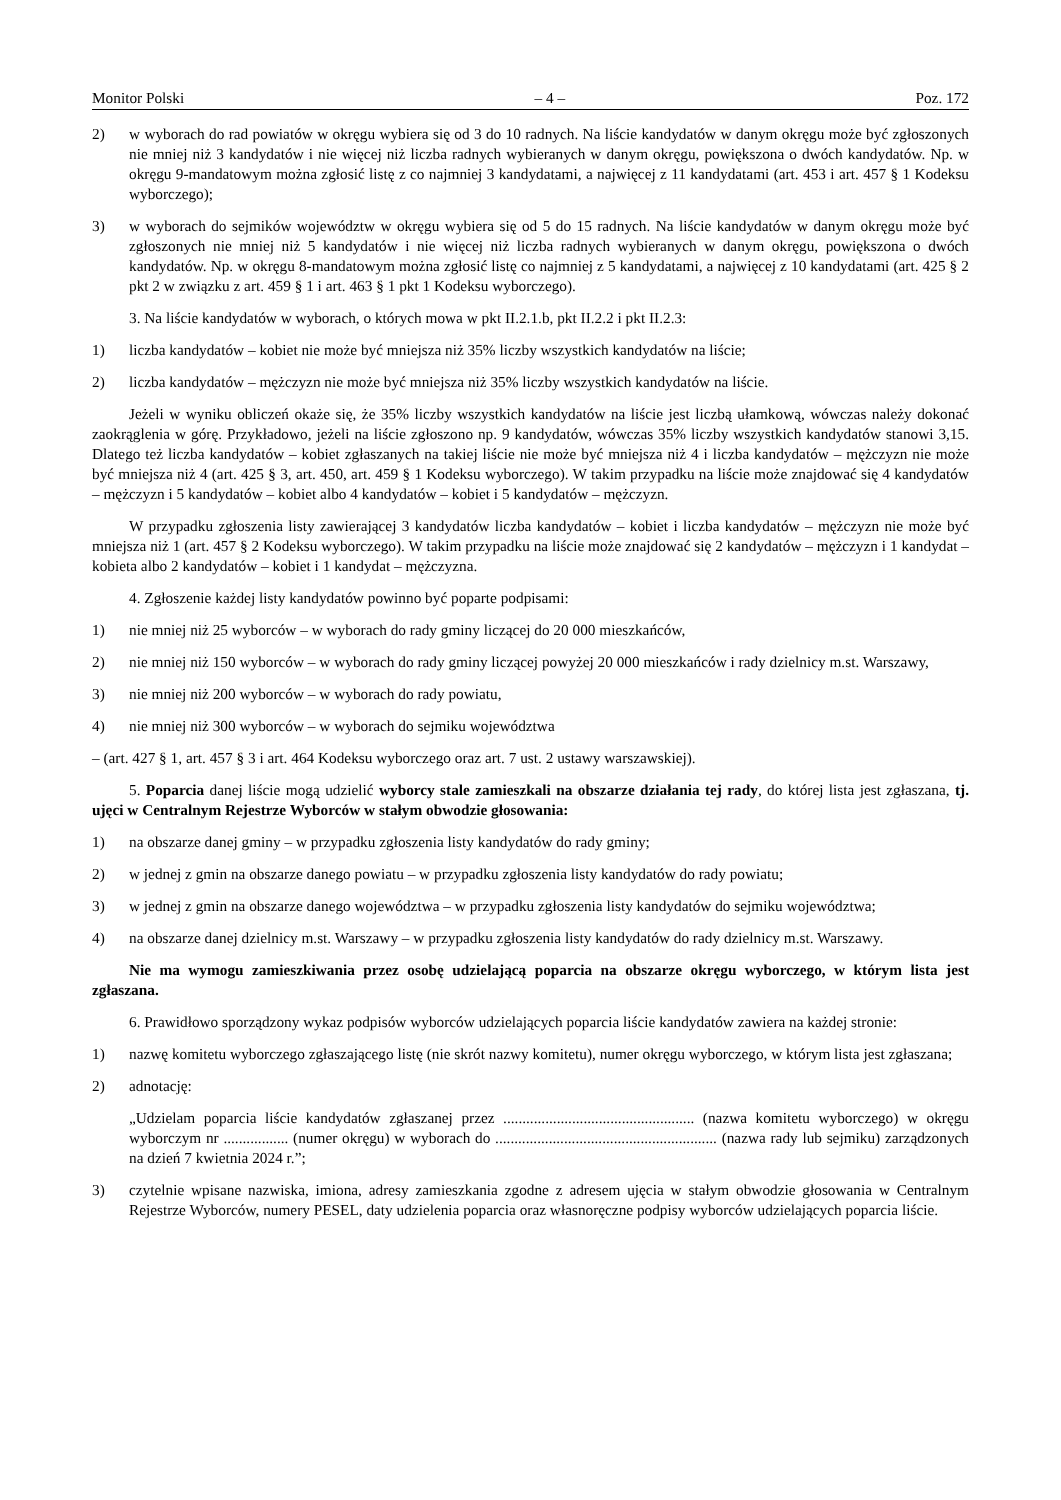Monitor Polski – 4 – Poz. 172
2) w wyborach do rad powiatów w okręgu wybiera się od 3 do 10 radnych. Na liście kandydatów w danym okręgu może być zgłoszonych nie mniej niż 3 kandydatów i nie więcej niż liczba radnych wybieranych w danym okręgu, powiększona o dwóch kandydatów. Np. w okręgu 9-mandatowym można zgłosić listę z co najmniej 3 kandydatami, a najwięcej z 11 kandydatami (art. 453 i art. 457 § 1 Kodeksu wyborczego);
3) w wyborach do sejmików województw w okręgu wybiera się od 5 do 15 radnych. Na liście kandydatów w danym okręgu może być zgłoszonych nie mniej niż 5 kandydatów i nie więcej niż liczba radnych wybieranych w danym okręgu, powiększona o dwóch kandydatów. Np. w okręgu 8-mandatowym można zgłosić listę co najmniej z 5 kandydatami, a najwięcej z 10 kandydatami (art. 425 § 2 pkt 2 w związku z art. 459 § 1 i art. 463 § 1 pkt 1 Kodeksu wyborczego).
3. Na liście kandydatów w wyborach, o których mowa w pkt II.2.1.b, pkt II.2.2 i pkt II.2.3:
1) liczba kandydatów – kobiet nie może być mniejsza niż 35% liczby wszystkich kandydatów na liście;
2) liczba kandydatów – mężczyzn nie może być mniejsza niż 35% liczby wszystkich kandydatów na liście.
Jeżeli w wyniku obliczeń okaże się, że 35% liczby wszystkich kandydatów na liście jest liczbą ułamkową, wówczas należy dokonać zaokrąglenia w górę. Przykładowo, jeżeli na liście zgłoszono np. 9 kandydatów, wówczas 35% liczby wszystkich kandydatów stanowi 3,15. Dlatego też liczba kandydatów – kobiet zgłaszanych na takiej liście nie może być mniejsza niż 4 i liczba kandydatów – mężczyzn nie może być mniejsza niż 4 (art. 425 § 3, art. 450, art. 459 § 1 Kodeksu wyborczego). W takim przypadku na liście może znajdować się 4 kandydatów – mężczyzn i 5 kandydatów – kobiet albo 4 kandydatów – kobiet i 5 kandydatów – mężczyzn.
W przypadku zgłoszenia listy zawierającej 3 kandydatów liczba kandydatów – kobiet i liczba kandydatów – mężczyzn nie może być mniejsza niż 1 (art. 457 § 2 Kodeksu wyborczego). W takim przypadku na liście może znajdować się 2 kandydatów – mężczyzn i 1 kandydat – kobieta albo 2 kandydatów – kobiet i 1 kandydat – mężczyzna.
4. Zgłoszenie każdej listy kandydatów powinno być poparte podpisami:
1) nie mniej niż 25 wyborców – w wyborach do rady gminy liczącej do 20 000 mieszkańców,
2) nie mniej niż 150 wyborców – w wyborach do rady gminy liczącej powyżej 20 000 mieszkańców i rady dzielnicy m.st. Warszawy,
3) nie mniej niż 200 wyborców – w wyborach do rady powiatu,
4) nie mniej niż 300 wyborców – w wyborach do sejmiku województwa
– (art. 427 § 1, art. 457 § 3 i art. 464 Kodeksu wyborczego oraz art. 7 ust. 2 ustawy warszawskiej).
5. Poparcia danej liście mogą udzielić wyborcy stale zamieszkali na obszarze działania tej rady, do której lista jest zgłaszana, tj. ujęci w Centralnym Rejestrze Wyborców w stałym obwodzie głosowania:
1) na obszarze danej gminy – w przypadku zgłoszenia listy kandydatów do rady gminy;
2) w jednej z gmin na obszarze danego powiatu – w przypadku zgłoszenia listy kandydatów do rady powiatu;
3) w jednej z gmin na obszarze danego województwa – w przypadku zgłoszenia listy kandydatów do sejmiku województwa;
4) na obszarze danej dzielnicy m.st. Warszawy – w przypadku zgłoszenia listy kandydatów do rady dzielnicy m.st. Warszawy.
Nie ma wymogu zamieszkiwania przez osobę udzielającą poparcia na obszarze okręgu wyborczego, w którym lista jest zgłaszana.
6. Prawidłowo sporządzony wykaz podpisów wyborców udzielających poparcia liście kandydatów zawiera na każdej stronie:
1) nazwę komitetu wyborczego zgłaszającego listę (nie skrót nazwy komitetu), numer okręgu wyborczego, w którym lista jest zgłaszana;
2) adnotację:
„Udzielam poparcia liście kandydatów zgłaszanej przez .................................................. (nazwa komitetu wyborczego) w okręgu wyborczym nr ................. (numer okręgu) w wyborach do .......................................................... (nazwa rady lub sejmiku) zarządzonych na dzień 7 kwietnia 2024 r.”;
3) czytelnie wpisane nazwiska, imiona, adresy zamieszkania zgodne z adresem ujęcia w stałym obwodzie głosowania w Centralnym Rejestrze Wyborców, numery PESEL, daty udzielenia poparcia oraz własnoręczne podpisy wyborców udzielających poparcia liście.